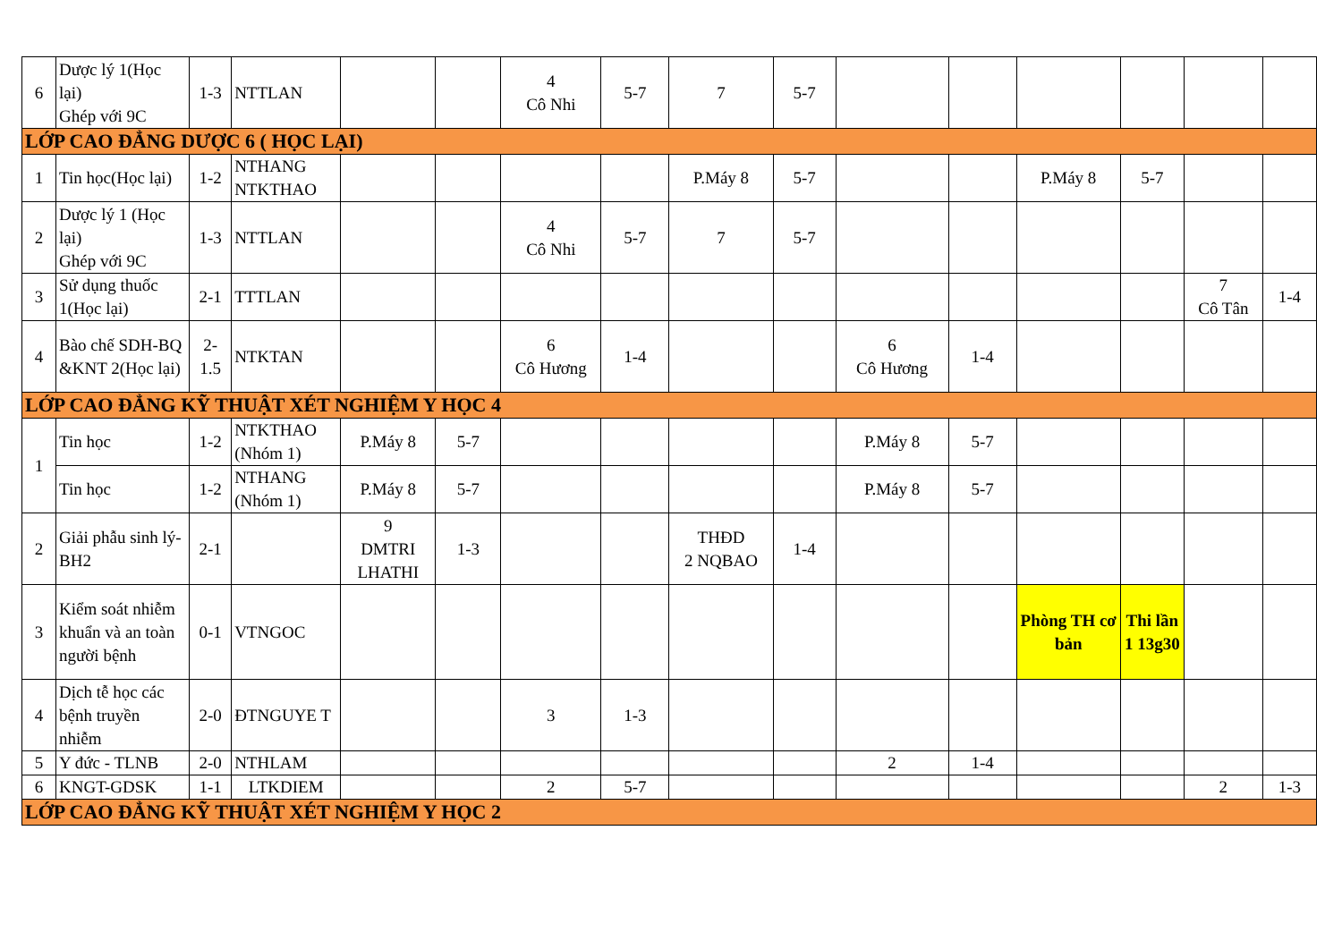| 6 | Dược lý 1(Học lại) Ghép với 9C | 1-3 | NTTLAN | | | 4 Cô Nhi | 5-7 | 7 | 5-7 | | | | | | |
| LỚP CAO ĐẲNG DƯỢC 6 ( HỌC LẠI) | | | | | | | | | | | | | | | |
| 1 | Tin học(Học lại) | 1-2 | NTHANG NTKTHAO | | | | | P.Máy 8 | 5-7 | | | P.Máy 8 | 5-7 | | |
| 2 | Dược lý 1 (Học lại) Ghép với 9C | 1-3 | NTTLAN | | | 4 Cô Nhi | 5-7 | 7 | 5-7 | | | | | | |
| 3 | Sử dụng thuốc 1(Học lại) | 2-1 | TTTLAN | | | | | | | | | | | 7 Cô Tân | 1-4 |
| 4 | Bào chế SDH-BQ &KNT 2(Học lại) | 2- 1.5 | NTKTAN | | | 6 Cô Hương | 1-4 | | | 6 Cô Hương | 1-4 | | | | |
| LỚP CAO ĐẲNG KỸ THUẬT XÉT NGHIỆM Y HỌC 4 | | | | | | | | | | | | | | | |
| 1 | Tin học | 1-2 | NTKTHAO (Nhóm 1) | P.Máy 8 | 5-7 | | | | | P.Máy 8 | 5-7 | | | | |
| | Tin học | 1-2 | NTHANG (Nhóm 1) | P.Máy 8 | 5-7 | | | | | P.Máy 8 | 5-7 | | | | |
| 2 | Giải phẫu sinh lý-BH2 | 2-1 | | 9 DMTRI LHATHI | 1-3 | | | THĐD 2 NQBAO | 1-4 | | | | | | |
| 3 | Kiểm soát nhiễm khuẩn và an toàn người bệnh | 0-1 | VTNGOC | | | | | | | | | Phòng TH cơ bản | Thi lần 1 13g30 | | |
| 4 | Dịch tễ học các bệnh truyền nhiễm | 2-0 | ĐTNGUYE T | | | 3 | 1-3 | | | | | | | | |
| 5 | Y đức - TLNB | 2-0 | NTHLAM | | | | | | | 2 | 1-4 | | | | |
| 6 | KNGT-GDSK | 1-1 | LTKDIEM | | | 2 | 5-7 | | | | | | | 2 | 1-3 |
| LỚP CAO ĐẲNG KỸ THUẬT XÉT NGHIỆM Y HỌC 2 | | | | | | | | | | | | | | | |